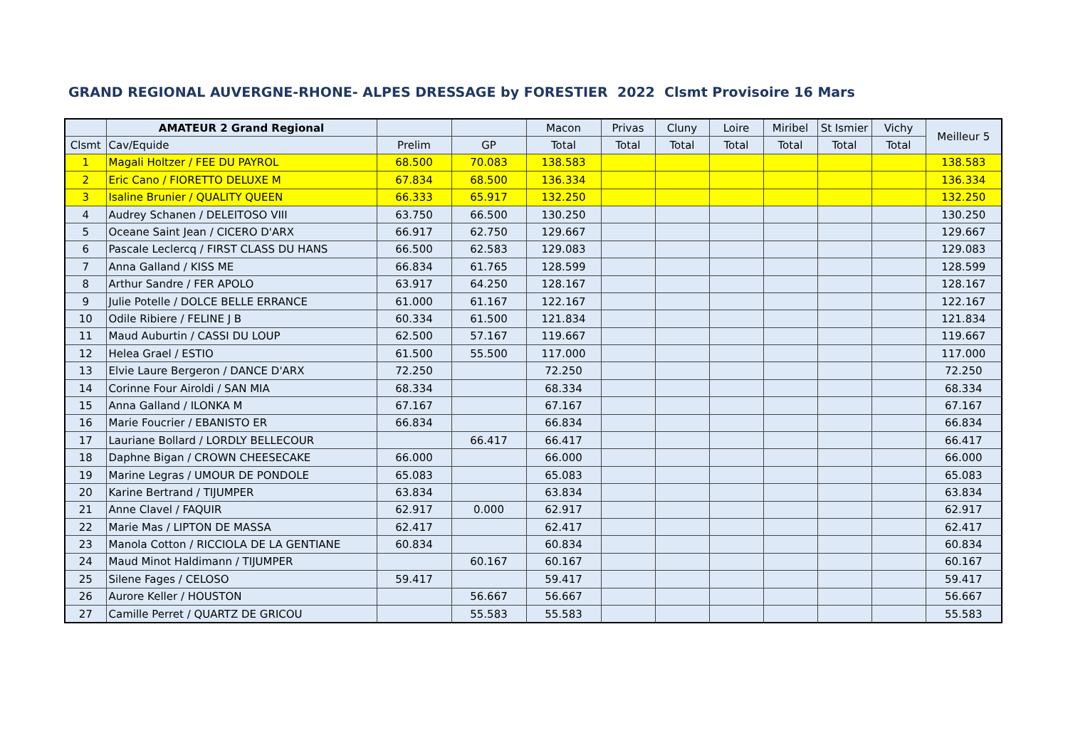GRAND REGIONAL AUVERGNE-RHONE- ALPES DRESSAGE by FORESTIER 2022 Clsmt Provisoire 16 Mars
| | AMATEUR 2 Grand Regional | | | Macon | Privas | Cluny | Loire | Miribel | St Ismier | Vichy | Meilleur 5 |
| --- | --- | --- | --- | --- | --- | --- | --- | --- | --- | --- | --- |
| Clsmt | Cav/Equide | Prelim | GP | Total | Total | Total | Total | Total | Total | Total | |
| 1 | Magali Holtzer / FEE DU PAYROL | 68.500 | 70.083 | 138.583 | | | | | | | 138.583 |
| 2 | Eric Cano / FIORETTO DELUXE M | 67.834 | 68.500 | 136.334 | | | | | | | 136.334 |
| 3 | Isaline Brunier / QUALITY QUEEN | 66.333 | 65.917 | 132.250 | | | | | | | 132.250 |
| 4 | Audrey Schanen / DELEITOSO VIII | 63.750 | 66.500 | 130.250 | | | | | | | 130.250 |
| 5 | Oceane Saint Jean / CICERO D'ARX | 66.917 | 62.750 | 129.667 | | | | | | | 129.667 |
| 6 | Pascale Leclercq / FIRST CLASS DU HANS | 66.500 | 62.583 | 129.083 | | | | | | | 129.083 |
| 7 | Anna Galland / KISS ME | 66.834 | 61.765 | 128.599 | | | | | | | 128.599 |
| 8 | Arthur Sandre / FER APOLO | 63.917 | 64.250 | 128.167 | | | | | | | 128.167 |
| 9 | Julie Potelle / DOLCE BELLE ERRANCE | 61.000 | 61.167 | 122.167 | | | | | | | 122.167 |
| 10 | Odile Ribiere / FELINE J B | 60.334 | 61.500 | 121.834 | | | | | | | 121.834 |
| 11 | Maud Auburtin / CASSI DU LOUP | 62.500 | 57.167 | 119.667 | | | | | | | 119.667 |
| 12 | Helea Grael / ESTIO | 61.500 | 55.500 | 117.000 | | | | | | | 117.000 |
| 13 | Elvie Laure Bergeron / DANCE D'ARX | 72.250 | | 72.250 | | | | | | | 72.250 |
| 14 | Corinne Four Airoldi / SAN MIA | 68.334 | | 68.334 | | | | | | | 68.334 |
| 15 | Anna Galland / ILONKA M | 67.167 | | 67.167 | | | | | | | 67.167 |
| 16 | Marie Foucrier / EBANISTO ER | 66.834 | | 66.834 | | | | | | | 66.834 |
| 17 | Lauriane Bollard / LORDLY BELLECOUR | | 66.417 | 66.417 | | | | | | | 66.417 |
| 18 | Daphne Bigan / CROWN CHEESECAKE | 66.000 | | 66.000 | | | | | | | 66.000 |
| 19 | Marine Legras / UMOUR DE PONDOLE | 65.083 | | 65.083 | | | | | | | 65.083 |
| 20 | Karine Bertrand / TIJUMPER | 63.834 | | 63.834 | | | | | | | 63.834 |
| 21 | Anne Clavel / FAQUIR | 62.917 | 0.000 | 62.917 | | | | | | | 62.917 |
| 22 | Marie Mas / LIPTON DE MASSA | 62.417 | | 62.417 | | | | | | | 62.417 |
| 23 | Manola Cotton / RICCIOLA DE LA GENTIANE | 60.834 | | 60.834 | | | | | | | 60.834 |
| 24 | Maud Minot Haldimann / TIJUMPER | | 60.167 | 60.167 | | | | | | | 60.167 |
| 25 | Silene Fages / CELOSO | 59.417 | | 59.417 | | | | | | | 59.417 |
| 26 | Aurore Keller / HOUSTON | | 56.667 | 56.667 | | | | | | | 56.667 |
| 27 | Camille Perret / QUARTZ DE GRICOU | | 55.583 | 55.583 | | | | | | | 55.583 |